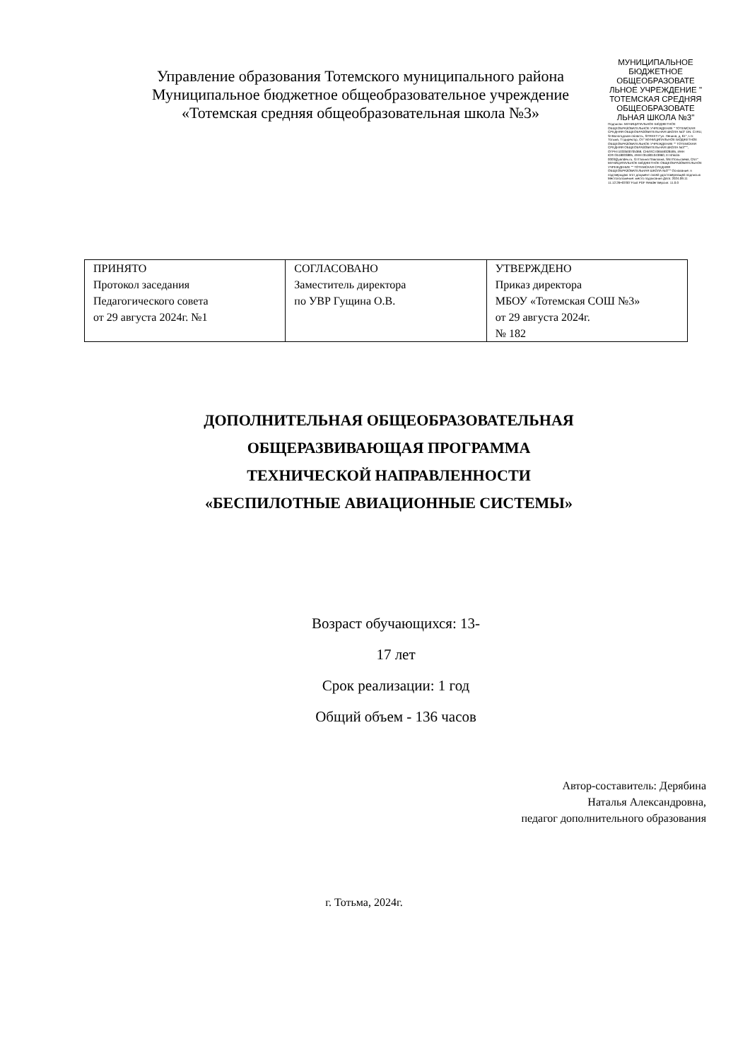Управление образования Тотемского муниципального района
Муниципальное бюджетное общеобразовательное учреждение
«Тотемская средняя общеобразовательная школа №3»
МУНИЦИПАЛЬНОЕ БЮДЖЕТНОЕ ОБЩЕОБРАЗОВАТЕ ЛЬНОЕ УЧРЕЖДЕНИЕ " ТОТЕМСКАЯ СРЕДНЯЯ ОБЩЕОБРАЗОВАТЕ ЛЬНАЯ ШКОЛА №3"
Подписан: МУНИЦИПАЛЬНОЕ БЮДЖЕТНОЕ ОБЩЕОБРАЗОВАТЕЛЬНОЕ УЧРЕЖДЕНИЕ " ТОТЕМСКАЯ СРЕДНЯЯ ОБЩЕОБРАЗОВАТЕЛЬНАЯ ШКОЛА №3" DN: C=RU, S=Вологодская область, STREET="ул. Ленина, д. 61", L=г. Тотьма, T=директор, O=" МУНИЦИПАЛЬНОЕ БЮДЖЕТНОЕ ОБЩЕОБРАЗОВАТЕЛЬНОЕ УЧРЕЖДЕНИЕ "" ТОТЕМСКАЯ СРЕДНЯЯ ОБЩЕОБРАЗОВАТЕЛЬНАЯ ШКОЛА №3""", ОГРН=1033500705369, СНИЛС=06559328495, ИНН ЮЛ=3518003895, ИНН=351801043960, E=shkola-0003@yandex.ru, G=Галина Павловна, SN=Попысаева, CN=" МУНИЦИПАЛЬНОЕ БЮДЖЕТНОЕ ОБЩЕОБРАЗОВАТЕЛЬНОЕ УЧРЕЖДЕНИЕ "" ТОТЕМСКАЯ СРЕДНЯЯ ОБЩЕОБРАЗОВАТЕЛЬНАЯ ШКОЛА №3""" Основание: я подтверждаю этот документ своей удостоверяющей подписью Местоположение: место подписания Дата: 2024.09.11 11:12:26+03'00' Foxit PDF Reader Версия: 11.0.0
| ПРИНЯТО Протокол заседания Педагогического совета от 29 августа 2024г. №1 | СОГЛАСОВАНО Заместитель директора по УВР Гущина О.В. | УТВЕРЖДЕНО Приказ директора МБОУ «Тотемская СОШ №3» от 29 августа 2024г. № 182 |
ДОПОЛНИТЕЛЬНАЯ ОБЩЕОБРАЗОВАТЕЛЬНАЯ
ОБЩЕРАЗВИВАЮЩАЯ ПРОГРАММА
ТЕХНИЧЕСКОЙ НАПРАВЛЕННОСТИ
«БЕСПИЛОТНЫЕ АВИАЦИОННЫЕ СИСТЕМЫ»
Возраст обучающихся: 13-
17 лет
Срок реализации: 1 год
Общий объем - 136 часов
Автор-составитель: Дерябина
Наталья Александровна,
педагог дополнительного образования
г. Тотьма, 2024г.